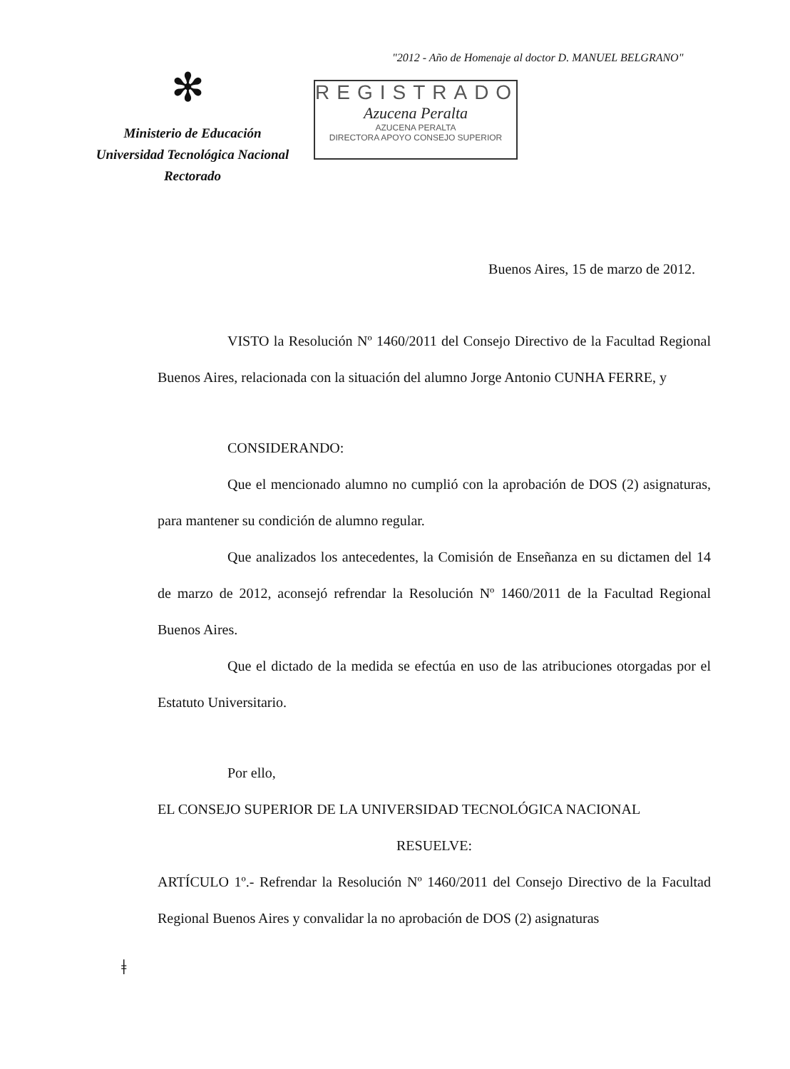"2012 - Año de Homenaje al doctor D. MANUEL BELGRANO"
✻
Ministerio de Educación
Universidad Tecnológica Nacional
Rectorado
REGISTRADO
Azucena Peralta
AZUCENA PERALTA
DIRECTORA APOYO CONSEJO SUPERIOR
Buenos Aires, 15 de marzo de 2012.
VISTO la Resolución Nº 1460/2011 del Consejo Directivo de la Facultad Regional Buenos Aires, relacionada con la situación del alumno Jorge Antonio CUNHA FERRE, y
CONSIDERANDO:
Que el mencionado alumno no cumplió con la aprobación de DOS (2) asignaturas, para mantener su condición de alumno regular.
Que analizados los antecedentes, la Comisión de Enseñanza en su dictamen del 14 de marzo de 2012, aconsejó refrendar la Resolución Nº 1460/2011 de la Facultad Regional Buenos Aires.
Que el dictado de la medida se efectúa en uso de las atribuciones otorgadas por el Estatuto Universitario.
Por ello,
EL CONSEJO SUPERIOR DE LA UNIVERSIDAD TECNOLÓGICA NACIONAL
RESUELVE:
ARTÍCULO 1º.- Refrendar la Resolución Nº 1460/2011 del Consejo Directivo de la Facultad Regional Buenos Aires y convalidar la no aprobación de DOS (2) asignaturas
ǂ